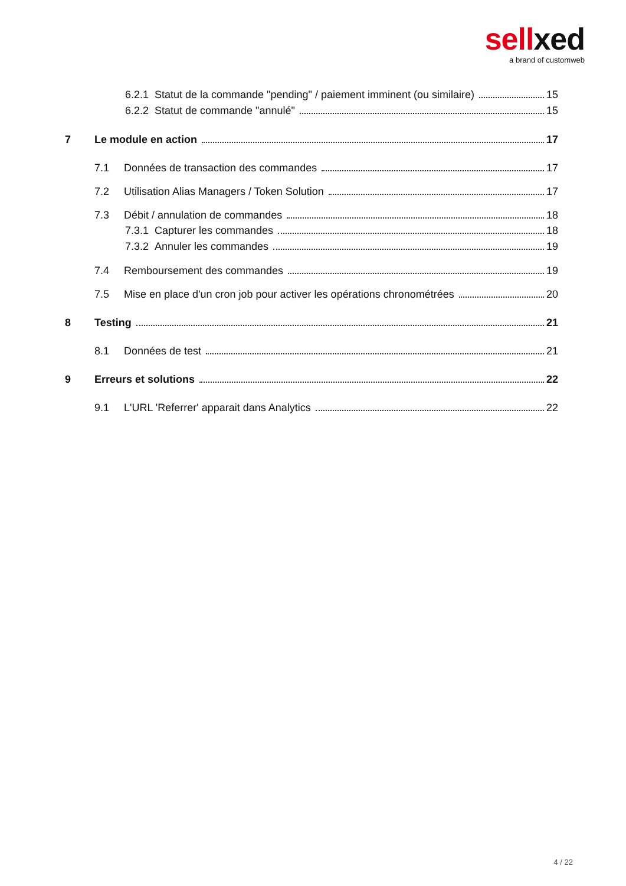sellxed
a brand of customweb
6.2.1 Statut de la commande "pending" / paiement imminent (ou similaire) 15
6.2.2 Statut de commande "annulé" 15
7 Le module en action 17
7.1 Données de transaction des commandes 17
7.2 Utilisation Alias Managers / Token Solution 17
7.3 Débit / annulation de commandes 18
7.3.1 Capturer les commandes 18
7.3.2 Annuler les commandes 19
7.4 Remboursement des commandes 19
7.5 Mise en place d'un cron job pour activer les opérations chronométrées 20
8 Testing 21
8.1 Données de test 21
9 Erreurs et solutions 22
9.1 L'URL 'Referrer' apparait dans Analytics 22
4 / 22